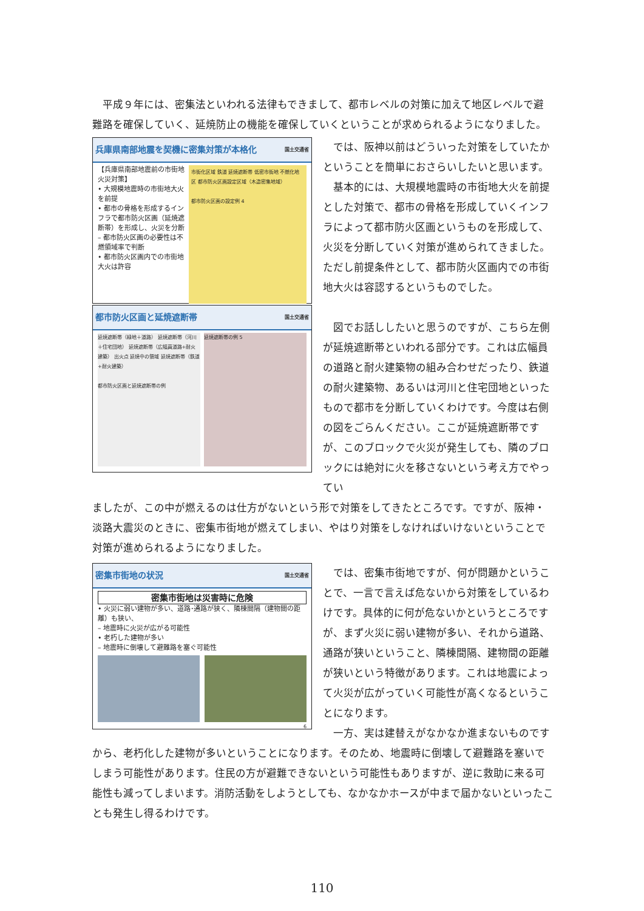平成９年には、密集法といわれる法律もできまして、都市レベルの対策に加えて地区レベルで避難路を確保していく、延焼防止の機能を確保していくということが求められるようになりました。
兵庫県南部地震を契機に密集対策が本格化 国土交通省
【兵庫県南部地震前の市街地火災対策】
• 大規模地震時の市街地大火を前提
• 都市の骨格を形成するインフラで都市防火区画（延焼遮断帯）を形成し、火災を分断
– 都市防火区画の必要性は不燃領域率で判断
• 都市防火区画内での市街地大火は許容
市街化区域 鉄道 延焼遮断帯 低密市街地 不燃化地区 都市防火区画設定区域（木造密集地域）
都市防火区画の設定例 4
都市防火区画と延焼遮断帯 国土交通省
延焼遮断帯（緑地＋道路） 延焼遮断帯（河川＋住宅団地） 延焼遮断帯（広幅員道路+耐火建築） 出火点 延焼中の領域 延焼遮断帯（鉄道+耐火建築）
都市防火区画と延焼遮断帯の例
延焼遮断帯の例 5
では、阪神以前はどういった対策をしていたかということを簡単におさらいしたいと思います。
基本的には、大規模地震時の市街地大火を前提とした対策で、都市の骨格を形成していくインフラによって都市防火区画というものを形成して、火災を分断していく対策が進められてきました。ただし前提条件として、都市防火区画内での市街地大火は容認するというものでした。
図でお話ししたいと思うのですが、こちら左側が延焼遮断帯といわれる部分です。これは広幅員の道路と耐火建築物の組み合わせだったり、鉄道の耐火建築物、あるいは河川と住宅団地といったもので都市を分断していくわけです。今度は右側の図をごらんください。ここが延焼遮断帯ですが、このブロックで火災が発生しても、隣のブロックには絶対に火を移さないという考え方でやってい
ましたが、この中が燃えるのは仕方がないという形で対策をしてきたところです。ですが、阪神・淡路大震災のときに、密集市街地が燃えてしまい、やはり対策をしなければいけないということで対策が進められるようになりました。
密集市街地の状況 国土交通省
密集市街地は災害時に危険
• 火災に弱い建物が多い、道路･通路が狭く、隣棟間隔（建物間の距離）も狭い、
– 地震時に火災が広がる可能性
• 老朽した建物が多い
– 地震時に倒壊して避難路を塞ぐ可能性
6
では、密集市街地ですが、何が問題かということで、一言で言えば危ないから対策をしているわけです。具体的に何が危ないかというところですが、まず火災に弱い建物が多い、それから道路、通路が狭いということ、隣棟間隔、建物間の距離が狭いという特徴があります。これは地震によって火災が広がっていく可能性が高くなるということになります。
一方、実は建替えがなかなか進まないものです
から、老朽化した建物が多いということになります。そのため、地震時に倒壊して避難路を塞いでしまう可能性があります。住民の方が避難できないという可能性もありますが、逆に救助に来る可能性も減ってしまいます。消防活動をしようとしても、なかなかホースが中まで届かないといったことも発生し得るわけです。
110